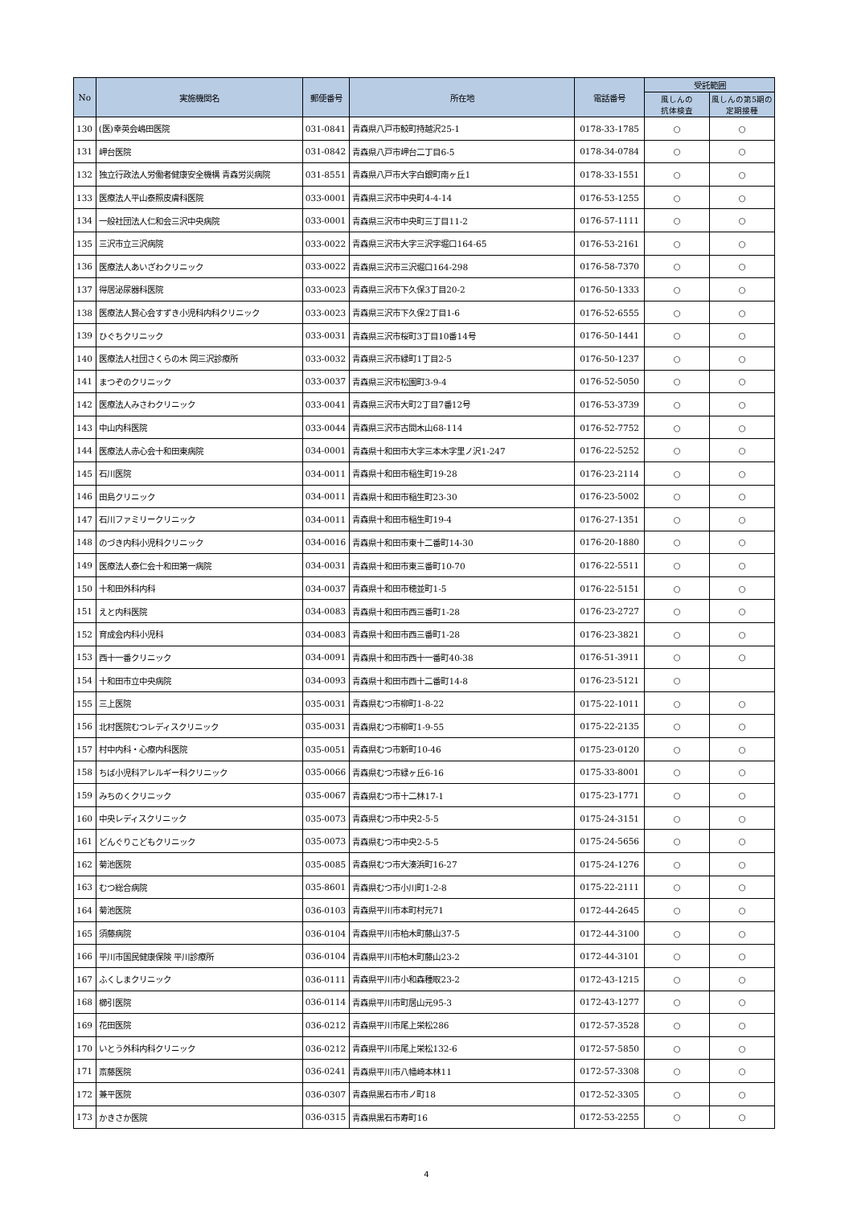| No | 実施機関名 | 郵便番号 | 所在地 | 電話番号 | 受託範囲 | |
| --- | --- | --- | --- | --- | --- | --- |
| | | | | | 風しんの 抗体検査 | 風しんの第5期の 定期接種 |
| 130 | (医)幸英会嶋田医院 | 031-0841 | 青森県八戸市鮫町持越沢25-1 | 0178-33-1785 | ○ | ○ |
| 131 | 岬台医院 | 031-0842 | 青森県八戸市岬台二丁目6-5 | 0178-34-0784 | ○ | ○ |
| 132 | 独立行政法人労働者健康安全機構 青森労災病院 | 031-8551 | 青森県八戸市大字白銀町南ヶ丘1 | 0178-33-1551 | ○ | ○ |
| 133 | 医療法人平山泰照皮膚科医院 | 033-0001 | 青森県三沢市中央町4-4-14 | 0176-53-1255 | ○ | ○ |
| 134 | 一般社団法人仁和会三沢中央病院 | 033-0001 | 青森県三沢市中央町三丁目11-2 | 0176-57-1111 | ○ | ○ |
| 135 | 三沢市立三沢病院 | 033-0022 | 青森県三沢市大字三沢字堀口164-65 | 0176-53-2161 | ○ | ○ |
| 136 | 医療法人あいざわクリニック | 033-0022 | 青森県三沢市三沢堀口164-298 | 0176-58-7370 | ○ | ○ |
| 137 | 得居泌尿器科医院 | 033-0023 | 青森県三沢市下久保3丁目20-2 | 0176-50-1333 | ○ | ○ |
| 138 | 医療法人賢心会すずき小児科内科クリニック | 033-0023 | 青森県三沢市下久保2丁目1-6 | 0176-52-6555 | ○ | ○ |
| 139 | ひぐちクリニック | 033-0031 | 青森県三沢市桜町3丁目10番14号 | 0176-50-1441 | ○ | ○ |
| 140 | 医療法人社団さくらの木 岡三沢診療所 | 033-0032 | 青森県三沢市緑町1丁目2-5 | 0176-50-1237 | ○ | ○ |
| 141 | まつぞのクリニック | 033-0037 | 青森県三沢市松園町3-9-4 | 0176-52-5050 | ○ | ○ |
| 142 | 医療法人みさわクリニック | 033-0041 | 青森県三沢市大町2丁目7番12号 | 0176-53-3739 | ○ | ○ |
| 143 | 中山内科医院 | 033-0044 | 青森県三沢市古間木山68-114 | 0176-52-7752 | ○ | ○ |
| 144 | 医療法人赤心会十和田東病院 | 034-0001 | 青森県十和田市大字三本木字里ノ沢1-247 | 0176-22-5252 | ○ | ○ |
| 145 | 石川医院 | 034-0011 | 青森県十和田市稲生町19-28 | 0176-23-2114 | ○ | ○ |
| 146 | 田島クリニック | 034-0011 | 青森県十和田市稲生町23-30 | 0176-23-5002 | ○ | ○ |
| 147 | 石川ファミリークリニック | 034-0011 | 青森県十和田市稲生町19-4 | 0176-27-1351 | ○ | ○ |
| 148 | のづき内科小児科クリニック | 034-0016 | 青森県十和田市東十二番町14-30 | 0176-20-1880 | ○ | ○ |
| 149 | 医療法人泰仁会十和田第一病院 | 034-0031 | 青森県十和田市東三番町10-70 | 0176-22-5511 | ○ | ○ |
| 150 | 十和田外科内科 | 034-0037 | 青森県十和田市穂並町1-5 | 0176-22-5151 | ○ | ○ |
| 151 | えと内科医院 | 034-0083 | 青森県十和田市西三番町1-28 | 0176-23-2727 | ○ | ○ |
| 152 | 育成会内科小児科 | 034-0083 | 青森県十和田市西三番町1-28 | 0176-23-3821 | ○ | ○ |
| 153 | 西十一番クリニック | 034-0091 | 青森県十和田市西十一番町40-38 | 0176-51-3911 | ○ | ○ |
| 154 | 十和田市立中央病院 | 034-0093 | 青森県十和田市西十二番町14-8 | 0176-23-5121 | ○ | |
| 155 | 三上医院 | 035-0031 | 青森県むつ市柳町1-8-22 | 0175-22-1011 | ○ | ○ |
| 156 | 北村医院むつレディスクリニック | 035-0031 | 青森県むつ市柳町1-9-55 | 0175-22-2135 | ○ | ○ |
| 157 | 村中内科・心療内科医院 | 035-0051 | 青森県むつ市新町10-46 | 0175-23-0120 | ○ | ○ |
| 158 | ちば小児科アレルギー科クリニック | 035-0066 | 青森県むつ市緑ヶ丘6-16 | 0175-33-8001 | ○ | ○ |
| 159 | みちのくクリニック | 035-0067 | 青森県むつ市十二林17-1 | 0175-23-1771 | ○ | ○ |
| 160 | 中央レディスクリニック | 035-0073 | 青森県むつ市中央2-5-5 | 0175-24-3151 | ○ | ○ |
| 161 | どんぐりこどもクリニック | 035-0073 | 青森県むつ市中央2-5-5 | 0175-24-5656 | ○ | ○ |
| 162 | 菊池医院 | 035-0085 | 青森県むつ市大湊浜町16-27 | 0175-24-1276 | ○ | ○ |
| 163 | むつ総合病院 | 035-8601 | 青森県むつ市小川町1-2-8 | 0175-22-2111 | ○ | ○ |
| 164 | 菊池医院 | 036-0103 | 青森県平川市本町村元71 | 0172-44-2645 | ○ | ○ |
| 165 | 須藤病院 | 036-0104 | 青森県平川市柏木町藤山37-5 | 0172-44-3100 | ○ | ○ |
| 166 | 平川市国民健康保険 平川診療所 | 036-0104 | 青森県平川市柏木町藤山23-2 | 0172-44-3101 | ○ | ○ |
| 167 | ふくしまクリニック | 036-0111 | 青森県平川市小和森種取23-2 | 0172-43-1215 | ○ | ○ |
| 168 | 櫛引医院 | 036-0114 | 青森県平川市町居山元95-3 | 0172-43-1277 | ○ | ○ |
| 169 | 花田医院 | 036-0212 | 青森県平川市尾上栄松286 | 0172-57-3528 | ○ | ○ |
| 170 | いとう外科内科クリニック | 036-0212 | 青森県平川市尾上栄松132-6 | 0172-57-5850 | ○ | ○ |
| 171 | 斎藤医院 | 036-0241 | 青森県平川市八幡崎本林11 | 0172-57-3308 | ○ | ○ |
| 172 | 兼平医院 | 036-0307 | 青森県黒石市市ノ町18 | 0172-52-3305 | ○ | ○ |
| 173 | かきさか医院 | 036-0315 | 青森県黒石市寿町16 | 0172-53-2255 | ○ | ○ |
4